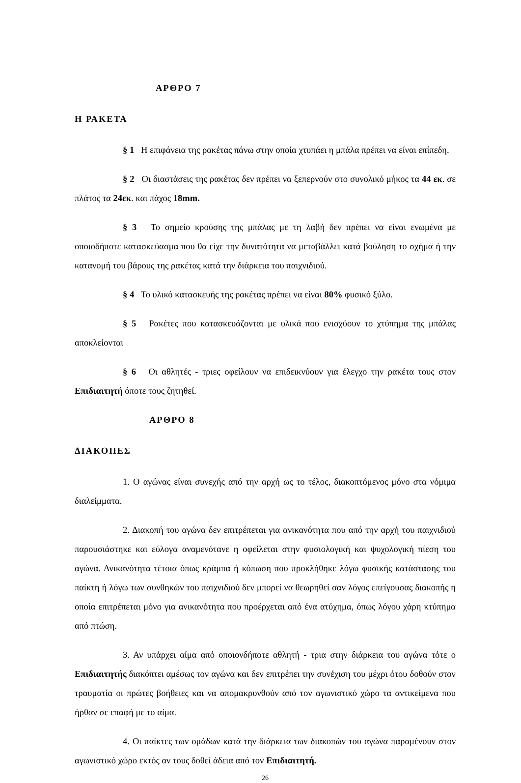ΑΡΘΡΟ 7
Η ΡΑΚΕΤΑ
§ 1 Η επιφάνεια της ρακέτας πάνω στην οποία χτυπάει η μπάλα πρέπει να είναι επίπεδη.
§ 2 Οι διαστάσεις της ρακέτας δεν πρέπει να ξεπερνούν στο συνολικό μήκος τα 44 εκ. σε πλάτος τα 24εκ. και πάχος 18mm.
§ 3 Το σημείο κρούσης της μπάλας με τη λαβή δεν πρέπει να είναι ενωμένα με οποιοδήποτε κατασκεύασμα που θα είχε την δυνατότητα να μεταβάλλει κατά βούληση το σχήμα ή την κατανομή του βάρους της ρακέτας κατά την διάρκεια του παιχνιδιού.
§ 4 Το υλικό κατασκευής της ρακέτας πρέπει να είναι 80% φυσικό ξύλο.
§ 5 Ρακέτες που κατασκευάζονται με υλικά που ενισχύουν το χτύπημα της μπάλας αποκλείονται
§ 6 Οι αθλητές - τριες οφείλουν να επιδεικνύουν για έλεγχο την ρακέτα τους στον Επιδιαιτητή όποτε τους ζητηθεί.
ΑΡΘΡΟ 8
ΔΙΑΚΟΠΕΣ
1. Ο αγώνας είναι συνεχής από την αρχή ως το τέλος, διακοπτόμενος μόνο στα νόμιμα διαλείμματα.
2. Διακοπή του αγώνα δεν επιτρέπεται για ανικανότητα που από την αρχή του παιχνιδιού παρουσιάστηκε και εύλογα αναμενότανε η οφείλεται στην φυσιολογική και ψυχολογική πίεση του αγώνα. Ανικανότητα τέτοια όπως κράμπα ή κόπωση που προκλήθηκε λόγω φυσικής κατάστασης του παίκτη ή λόγω των συνθηκών του παιχνιδιού δεν μπορεί να θεωρηθεί σαν λόγος επείγουσας διακοπής η οποία επιτρέπεται μόνο για ανικανότητα που προέρχεται από ένα ατύχημα, όπως λόγου χάρη κτύπημα από πτώση.
3. Αν υπάρχει αίμα από οποιονδήποτε αθλητή - τρια στην διάρκεια του αγώνα τότε ο Επιδιαιτητής διακόπτει αμέσως τον αγώνα και δεν επιτρέπει την συνέχιση του μέχρι ότου δοθούν στον τραυματία οι πρώτες βοήθειες και να απομακρυνθούν από τον αγωνιστικό χώρο τα αντικείμενα που ήρθαν σε επαφή με το αίμα.
4. Οι παίκτες των ομάδων κατά την διάρκεια των διακοπών του αγώνα παραμένουν στον αγωνιστικό χώρο εκτός αν τους δοθεί άδεια από τον Επιδιαιτητή.
26